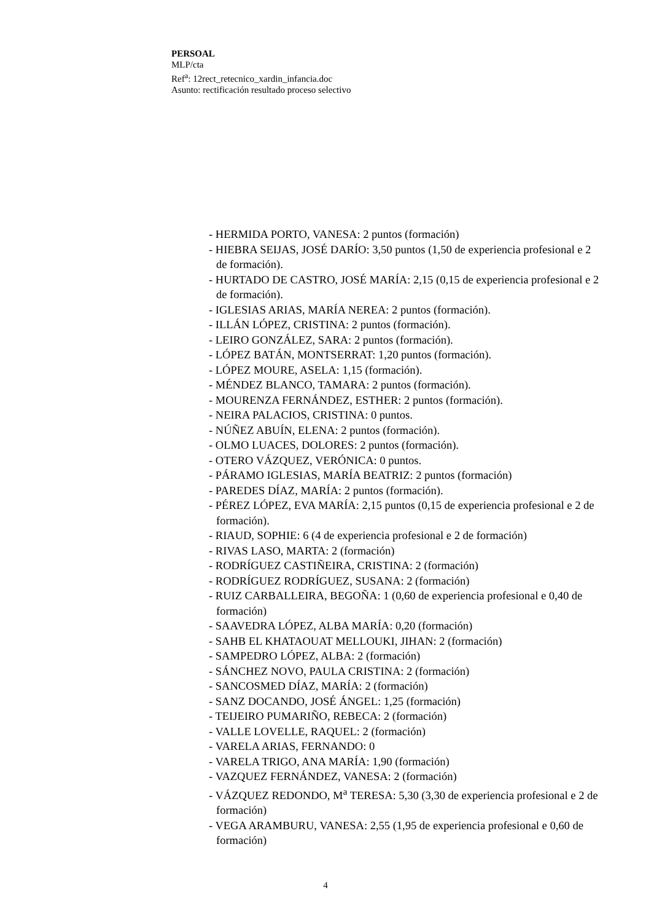PERSOAL
MLP/cta
Ref<sup>a</sup>: 12rect_retecnico_xardin_infancia.doc
Asunto: rectificación resultado proceso selectivo
- HERMIDA PORTO, VANESA: 2 puntos (formación)
- HIEBRA SEIJAS, JOSÉ DARÍO: 3,50 puntos (1,50 de experiencia profesional e 2 de formación).
- HURTADO DE CASTRO, JOSÉ MARÍA: 2,15 (0,15 de experiencia profesional e 2 de formación).
- IGLESIAS ARIAS, MARÍA NEREA: 2 puntos (formación).
- ILLÁN LÓPEZ, CRISTINA: 2 puntos (formación).
- LEIRO GONZÁLEZ, SARA: 2 puntos (formación).
- LÓPEZ BATÁN, MONTSERRAT: 1,20 puntos (formación).
- LÓPEZ MOURE, ASELA: 1,15 (formación).
- MÉNDEZ BLANCO, TAMARA: 2 puntos (formación).
- MOURENZA FERNÁNDEZ, ESTHER: 2 puntos (formación).
- NEIRA PALACIOS, CRISTINA: 0 puntos.
- NÚÑEZ ABUÍN, ELENA: 2 puntos (formación).
- OLMO LUACES, DOLORES: 2 puntos (formación).
- OTERO VÁZQUEZ, VERÓNICA: 0 puntos.
- PÁRAMO IGLESIAS, MARÍA BEATRIZ: 2 puntos (formación)
- PAREDES DÍAZ, MARÍA: 2 puntos (formación).
- PÉREZ LÓPEZ, EVA MARÍA: 2,15 puntos (0,15 de experiencia profesional e 2 de formación).
- RIAUD, SOPHIE: 6 (4 de experiencia profesional e 2 de formación)
- RIVAS LASO, MARTA: 2 (formación)
- RODRÍGUEZ CASTIÑEIRA, CRISTINA: 2 (formación)
- RODRÍGUEZ RODRÍGUEZ, SUSANA: 2 (formación)
- RUIZ CARBALLEIRA, BEGOÑA: 1 (0,60 de experiencia profesional e 0,40 de formación)
- SAAVEDRA LÓPEZ, ALBA MARÍA: 0,20 (formación)
- SAHB EL KHATAOUAT MELLOUKI, JIHAN: 2 (formación)
- SAMPEDRO LÓPEZ, ALBA: 2 (formación)
- SÁNCHEZ NOVO, PAULA CRISTINA: 2 (formación)
- SANCOSMED DÍAZ, MARÍA: 2 (formación)
- SANZ DOCANDO, JOSÉ ÁNGEL: 1,25 (formación)
- TEIJEIRO PUMARIÑO, REBECA: 2 (formación)
- VALLE LOVELLE, RAQUEL: 2 (formación)
- VARELA ARIAS, FERNANDO: 0
- VARELA TRIGO, ANA MARÍA: 1,90 (formación)
- VAZQUEZ FERNÁNDEZ, VANESA: 2 (formación)
- VÁZQUEZ REDONDO, M<sup>a</sup> TERESA: 5,30 (3,30 de experiencia profesional e 2 de formación)
- VEGA ARAMBURU, VANESA: 2,55 (1,95 de experiencia profesional e 0,60 de formación)
4